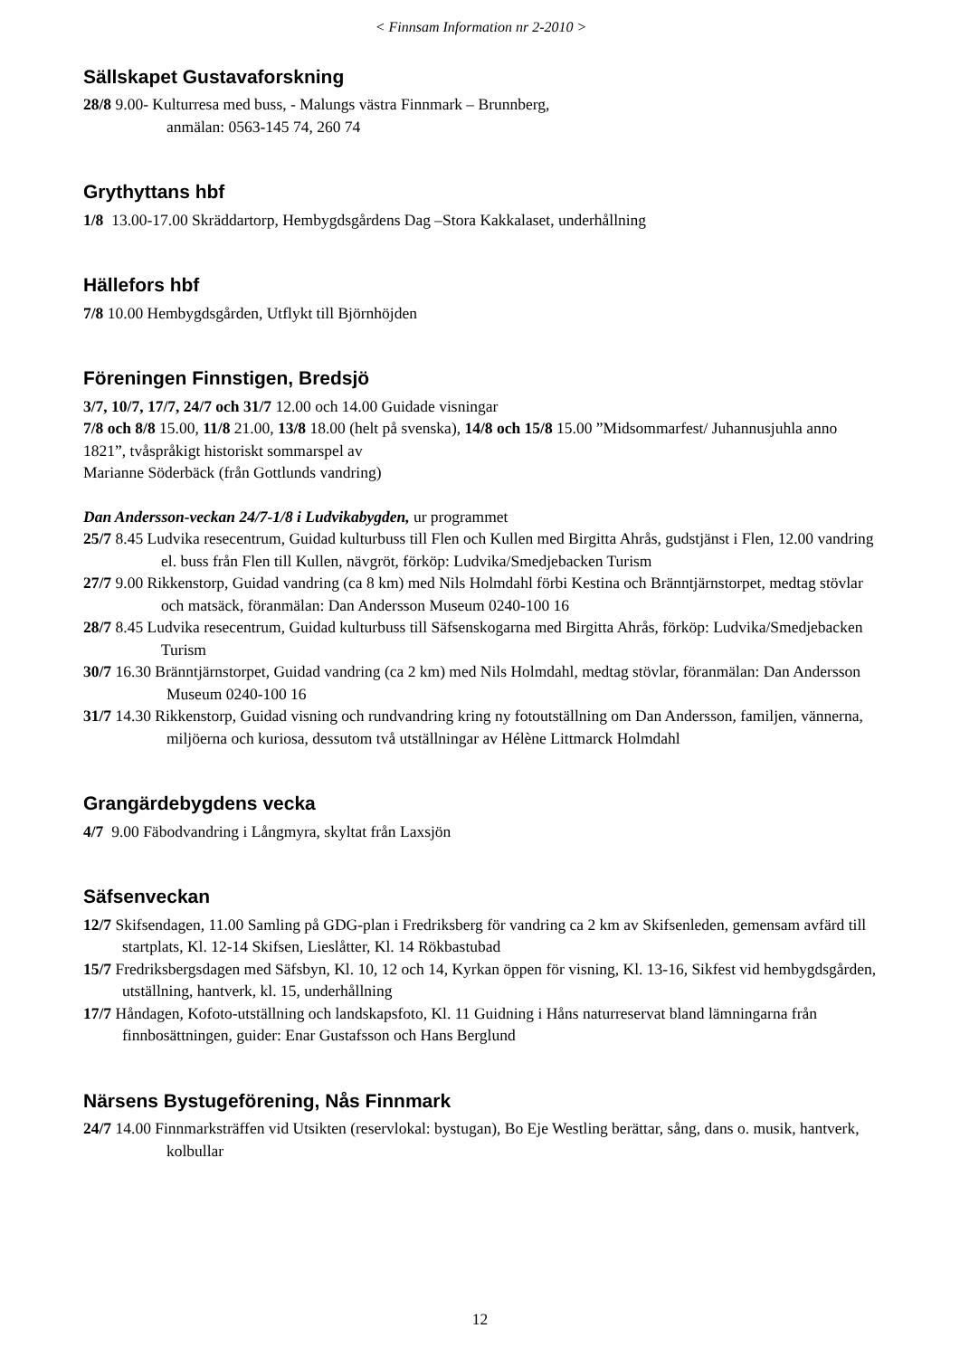< Finnsam Information nr 2-2010 >
Sällskapet Gustavaforskning
28/8 9.00- Kulturresa med buss, - Malungs västra Finnmark – Brunnberg,
anmälan: 0563-145 74, 260 74
Grythyttans hbf
1/8 13.00-17.00 Skräddartorp, Hembygdsgårdens Dag –Stora Kakkalaset, underhållning
Hällefors hbf
7/8 10.00 Hembygdsgården, Utflykt till Björnhöjden
Föreningen Finnstigen, Bredsjö
3/7, 10/7, 17/7, 24/7 och 31/7 12.00 och 14.00 Guidade visningar
7/8 och 8/8 15.00, 11/8 21.00, 13/8 18.00 (helt på svenska), 14/8 och 15/8 15.00 ”Midsommarfest/ Juhannusjuhla anno 1821”, tvåspråkigt historiskt sommarspel av
Marianne Söderbäck (från Gottlunds vandring)
Dan Andersson-veckan 24/7-1/8 i Ludvikabygden, ur programmet
25/7 8.45 Ludvika resecentrum, Guidad kulturbuss till Flen och Kullen med Birgitta Ahrås, gudstjänst i Flen, 12.00 vandring el. buss från Flen till Kullen, nävgröt, förköp: Ludvika/Smedjebacken Turism
27/7 9.00 Rikkenstorp, Guidad vandring (ca 8 km) med Nils Holmdahl förbi Kestina och Bränntjärnstorpet, medtag stövlar och matsäck, föranmälan: Dan Andersson Museum 0240-100 16
28/7 8.45 Ludvika resecentrum, Guidad kulturbuss till Säfsenskogarna med Birgitta Ahrås, förköp: Ludvika/Smedjebacken Turism
30/7 16.30 Bränntjärnstorpet, Guidad vandring (ca 2 km) med Nils Holmdahl, medtag stövlar, föranmälan: Dan Andersson Museum 0240-100 16
31/7 14.30 Rikkenstorp, Guidad visning och rundvandring kring ny fotoutställning om Dan Andersson, familjen, vännerna, miljöerna och kuriosa, dessutom två utställningar av Hélène Littmarck Holmdahl
Grangärdebygdens vecka
4/7 9.00 Fäbodvandring i Långmyra, skyltat från Laxsjön
Säfsenveckan
12/7 Skifsendagen, 11.00 Samling på GDG-plan i Fredriksberg för vandring ca 2 km av Skifsenleden, gemensam avfärd till startplats, Kl. 12-14 Skifsen, Lieslåtter, Kl. 14 Rökbastubad
15/7 Fredriksbergsdagen med Säfsbyn, Kl. 10, 12 och 14, Kyrkan öppen för visning, Kl. 13-16, Sikfest vid hembygdsgården, utställning, hantverk, kl. 15, underhållning
17/7 Håndagen, Kofoto-utställning och landskapsfoto, Kl. 11 Guidning i Håns naturreservat bland lämningarna från finnbosättningen, guider: Enar Gustafsson och Hans Berglund
Närsens Bystugeförening, Nås Finnmark
24/7 14.00 Finnmarksträffen vid Utsikten (reservlokal: bystugan), Bo Eje Westling berättar, sång, dans o. musik, hantverk, kolbullar
12